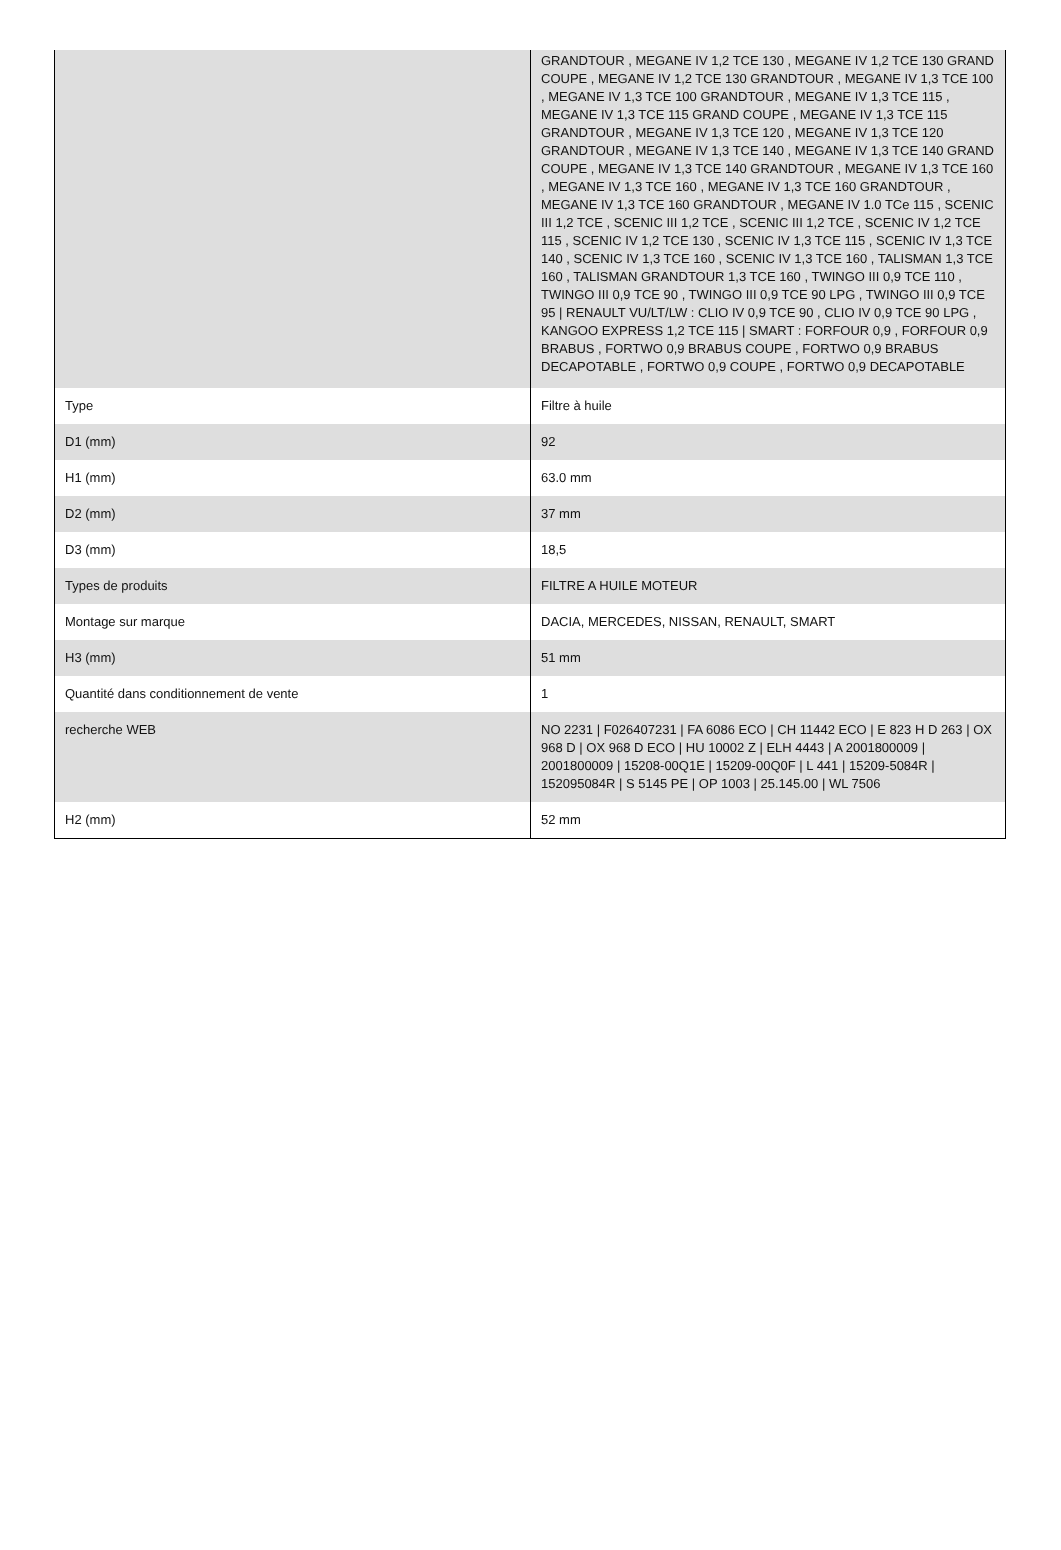| | GRANDTOUR , MEGANE IV 1,2 TCE 130 , MEGANE IV 1,2 TCE 130 GRAND COUPE , MEGANE IV 1,2 TCE 130 GRANDTOUR , MEGANE IV 1,3 TCE 100 , MEGANE IV 1,3 TCE 100 GRANDTOUR , MEGANE IV 1,3 TCE 115 , MEGANE IV 1,3 TCE 115 GRAND COUPE , MEGANE IV 1,3 TCE 115 GRANDTOUR , MEGANE IV 1,3 TCE 120 , MEGANE IV 1,3 TCE 120 GRANDTOUR , MEGANE IV 1,3 TCE 140 , MEGANE IV 1,3 TCE 140 GRAND COUPE , MEGANE IV 1,3 TCE 140 GRANDTOUR , MEGANE IV 1,3 TCE 160 , MEGANE IV 1,3 TCE 160 , MEGANE IV 1,3 TCE 160 GRANDTOUR , MEGANE IV 1,3 TCE 160 GRANDTOUR , MEGANE IV 1.0 TCe 115 , SCENIC III 1,2 TCE , SCENIC III 1,2 TCE , SCENIC III 1,2 TCE , SCENIC IV 1,2 TCE 115 , SCENIC IV 1,2 TCE 130 , SCENIC IV 1,3 TCE 115 , SCENIC IV 1,3 TCE 140 , SCENIC IV 1,3 TCE 160 , SCENIC IV 1,3 TCE 160 , TALISMAN 1,3 TCE 160 , TALISMAN GRANDTOUR 1,3 TCE 160 , TWINGO III 0,9 TCE 110 , TWINGO III 0,9 TCE 90 , TWINGO III 0,9 TCE 90 LPG , TWINGO III 0,9 TCE 95 / RENAULT VU/LT/LW : CLIO IV 0,9 TCE 90 , CLIO IV 0,9 TCE 90 LPG , KANGOO EXPRESS 1,2 TCE 115 / SMART : FORFOUR 0,9 , FORFOUR 0,9 BRABUS , FORTWO 0,9 BRABUS COUPE , FORTWO 0,9 BRABUS DECAPOTABLE , FORTWO 0,9 COUPE , FORTWO 0,9 DECAPOTABLE |
| Type | Filtre à huile |
| D1 (mm) | 92 |
| H1 (mm) | 63.0 mm |
| D2 (mm) | 37 mm |
| D3 (mm) | 18,5 |
| Types de produits | FILTRE A HUILE MOTEUR |
| Montage sur marque | DACIA, MERCEDES, NISSAN, RENAULT, SMART |
| H3 (mm) | 51 mm |
| Quantité dans conditionnement de vente | 1 |
| recherche WEB | NO 2231 / F026407231 / FA 6086 ECO / CH 11442 ECO / E 823 H D 263 / OX 968 D / OX 968 D ECO / HU 10002 Z / ELH 4443 / A 2001800009 / 2001800009 / 15208-00Q1E / 15209-00Q0F / L 441 / 15209-5084R / 152095084R / S 5145 PE / OP 1003 / 25.145.00 / WL 7506 |
| H2 (mm) | 52 mm |